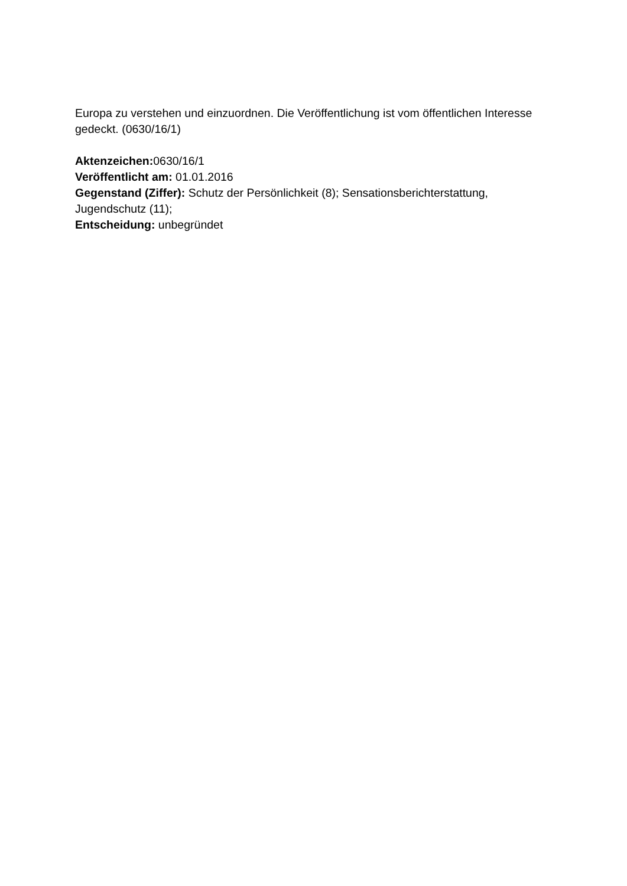Europa zu verstehen und einzuordnen. Die Veröffentlichung ist vom öffentlichen Interesse gedeckt. (0630/16/1)
Aktenzeichen: 0630/16/1
Veröffentlicht am: 01.01.2016
Gegenstand (Ziffer): Schutz der Persönlichkeit (8); Sensationsberichterstattung, Jugendschutz (11);
Entscheidung: unbegründet